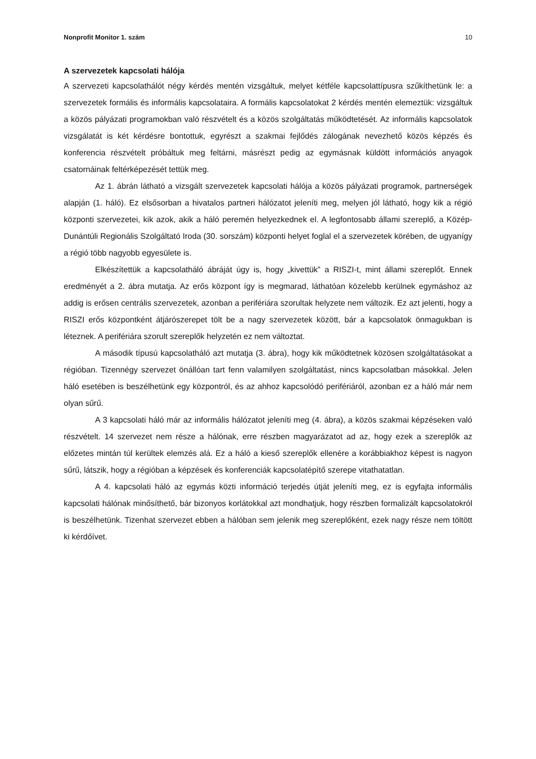Nonprofit Monitor 1. szám 10
A szervezetek kapcsolati hálója
A szervezeti kapcsolathálót négy kérdés mentén vizsgáltuk, melyet kétféle kapcsolattípusra szűkíthetünk le: a szervezetek formális és informális kapcsolataira. A formális kapcsolatokat 2 kérdés mentén elemeztük: vizsgáltuk a közös pályázati programokban való részvételt és a közös szolgáltatás működtetését. Az informális kapcsolatok vizsgálatát is két kérdésre bontottuk, egyrészt a szakmai fejlődés zálogának nevezhető közös képzés és konferencia részvételt próbáltuk meg feltárni, másrészt pedig az egymásnak küldött információs anyagok csatornáinak feltérképezését tettük meg.
Az 1. ábrán látható a vizsgált szervezetek kapcsolati hálója a közös pályázati programok, partnerségek alapján (1. háló). Ez elsősorban a hivatalos partneri hálózatot jeleníti meg, melyen jól látható, hogy kik a régió központi szervezetei, kik azok, akik a háló peremén helyezkednek el. A legfontosabb állami szereplő, a Közép-Dunántúli Regionális Szolgáltató Iroda (30. sorszám) központi helyet foglal el a szervezetek körében, de ugyanígy a régió több nagyobb egyesülete is.
Elkészítettük a kapcsolatháló ábráját úgy is, hogy „kivettük” a RISZI-t, mint állami szereplőt. Ennek eredményét a 2. ábra mutatja. Az erős központ így is megmarad, láthatóan közelebb kerülnek egymáshoz az addig is erősen centrális szervezetek, azonban a perifériára szorultak helyzete nem változik. Ez azt jelenti, hogy a RISZI erős központként átjárószerepet tölt be a nagy szervezetek között, bár a kapcsolatok önmagukban is léteznek. A perifériára szorult szereplők helyzetén ez nem változtat.
A második típusú kapcsolatháló azt mutatja (3. ábra), hogy kik működtetnek közösen szolgáltatásokat a régióban. Tizennégy szervezet önállóan tart fenn valamilyen szolgáltatást, nincs kapcsolatban másokkal. Jelen háló esetében is beszélhetünk egy központról, és az ahhoz kapcsolódó perifériáról, azonban ez a háló már nem olyan sűrű.
A 3 kapcsolati háló már az informális hálózatot jeleníti meg (4. ábra), a közös szakmai képzéseken való részvételt. 14 szervezet nem része a hálónak, erre részben magyarázatot ad az, hogy ezek a szereplők az előzetes mintán túl kerültek elemzés alá. Ez a háló a kieső szereplők ellenére a korábbiakhoz képest is nagyon sűrű, látszik, hogy a régióban a képzések és konferenciák kapcsolatépítő szerepe vitathatatlan.
A 4. kapcsolati háló az egymás közti információ terjedés útját jeleníti meg, ez is egyfajta informális kapcsolati hálónak minősíthető, bár bizonyos korlátokkal azt mondhatjuk, hogy részben formalizált kapcsolatokról is beszélhetünk. Tizenhat szervezet ebben a hálóban sem jelenik meg szereplőként, ezek nagy része nem töltött ki kérdőívet.